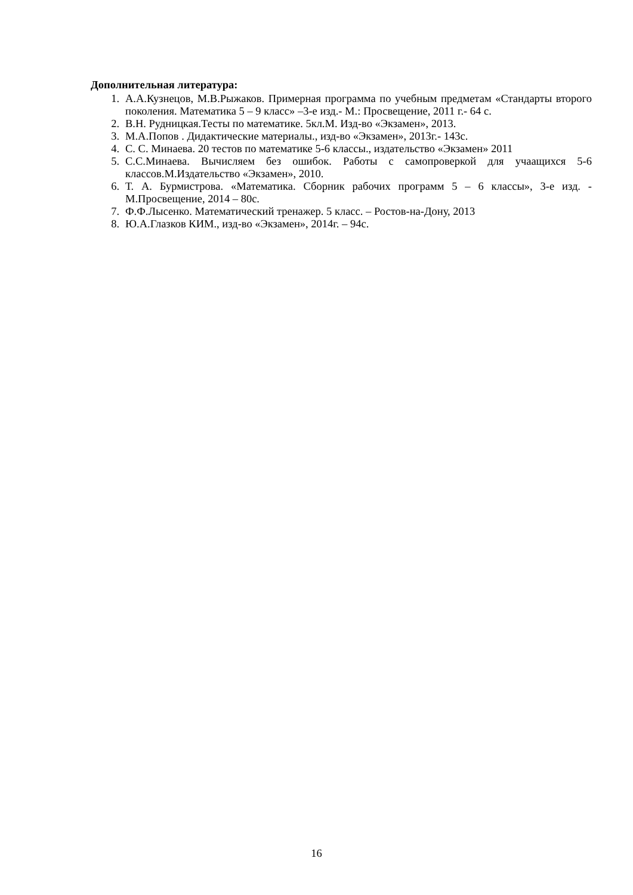Дополнительная литература:
1. А.А.Кузнецов, М.В.Рыжаков. Примерная программа по учебным предметам «Стандарты второго поколения. Математика 5 – 9 класс» –3-е изд.- М.: Просвещение, 2011 г.- 64 с.
2. В.Н. Рудницкая.Тесты по математике. 5кл.М. Изд-во «Экзамен», 2013.
3. М.А.Попов . Дидактические материалы., изд-во «Экзамен», 2013г.- 143с.
4. С. С. Минаева. 20 тестов по математике 5-6 классы., издательство «Экзамен» 2011
5. С.С.Минаева. Вычисляем без ошибок. Работы с самопроверкой для учаащихся 5-6 классов.М.Издательство «Экзамен», 2010.
6. Т. А. Бурмистрова. «Математика. Сборник рабочих программ 5 – 6 классы», 3-е изд. - М.Просвещение, 2014 – 80с.
7. Ф.Ф.Лысенко. Математический тренажер. 5 класс. – Ростов-на-Дону, 2013
8. Ю.А.Глазков КИМ., изд-во «Экзамен», 2014г. – 94с.
16